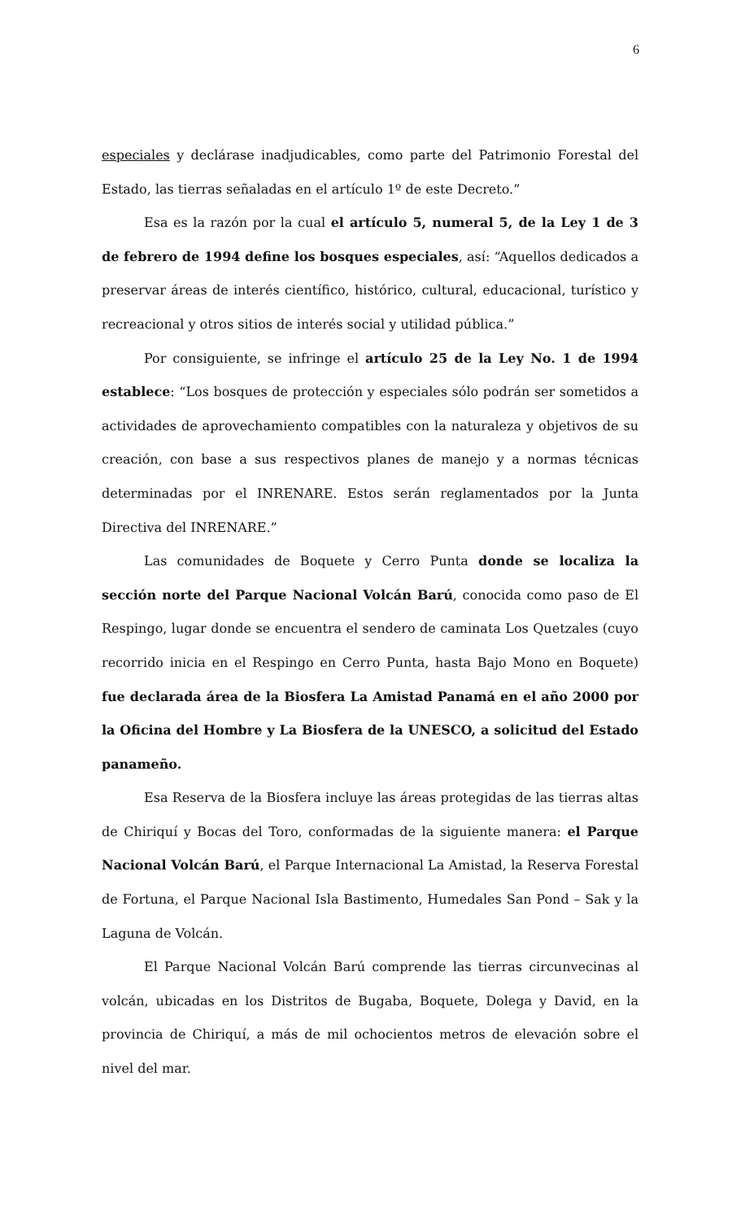6
especiales y declárase inadjudicables, como parte del Patrimonio Forestal del Estado, las tierras señaladas en el artículo 1º de este Decreto.”
Esa es la razón por la cual el artículo 5, numeral 5, de la Ley 1 de 3 de febrero de 1994 define los bosques especiales, así: “Aquellos dedicados a preservar áreas de interés científico, histórico, cultural, educacional, turístico y recreacional y otros sitios de interés social y utilidad pública.”
Por consiguiente, se infringe el artículo 25 de la Ley No. 1 de 1994 establece: “Los bosques de protección y especiales sólo podrán ser sometidos a actividades de aprovechamiento compatibles con la naturaleza y objetivos de su creación, con base a sus respectivos planes de manejo y a normas técnicas determinadas por el INRENARE. Estos serán reglamentados por la Junta Directiva del INRENARE.”
Las comunidades de Boquete y Cerro Punta donde se localiza la sección norte del Parque Nacional Volcán Barú, conocida como paso de El Respingo, lugar donde se encuentra el sendero de caminata Los Quetzales (cuyo recorrido inicia en el Respingo en Cerro Punta, hasta Bajo Mono en Boquete) fue declarada área de la Biosfera La Amistad Panamá en el año 2000 por la Oficina del Hombre y La Biosfera de la UNESCO, a solicitud del Estado panameño.
Esa Reserva de la Biosfera incluye las áreas protegidas de las tierras altas de Chiriquí y Bocas del Toro, conformadas de la siguiente manera: el Parque Nacional Volcán Barú, el Parque Internacional La Amistad, la Reserva Forestal de Fortuna, el Parque Nacional Isla Bastimento, Humedales San Pond – Sak y la Laguna de Volcán.
El Parque Nacional Volcán Barú comprende las tierras circunvecinas al volcán, ubicadas en los Distritos de Bugaba, Boquete, Dolega y David, en la provincia de Chiriquí, a más de mil ochocientos metros de elevación sobre el nivel del mar.